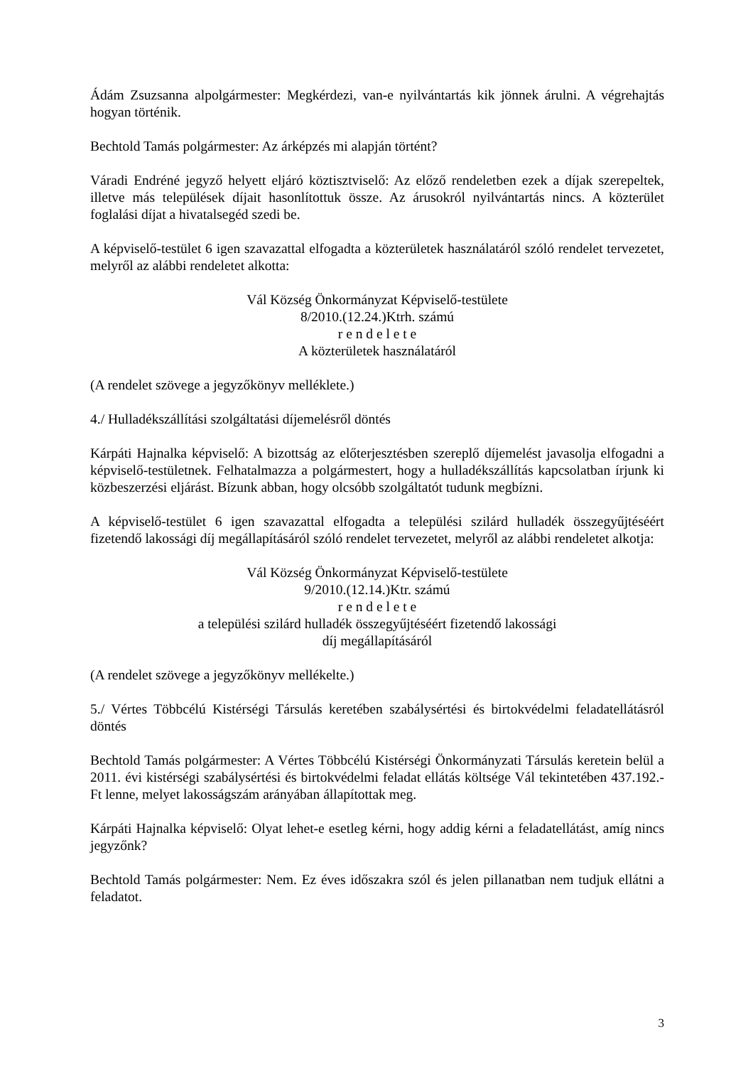Ádám Zsuzsanna alpolgármester: Megkérdezi, van-e nyilvántartás kik jönnek árulni. A végrehajtás hogyan történik.
Bechtold Tamás polgármester: Az árképzés mi alapján történt?
Váradi Endréné jegyző helyett eljáró köztisztviselő: Az előző rendeletben ezek a díjak szerepeltek, illetve más települések díjait hasonlítottuk össze. Az árusokról nyilvántartás nincs. A közterület foglalási díjat a hivatalsegéd szedi be.
A képviselő-testület 6 igen szavazattal elfogadta a közterületek használatáról szóló rendelet tervezetet, melyről az alábbi rendeletet alkotta:
Vál Község Önkormányzat Képviselő-testülete
8/2010.(12.24.)Ktrh. számú
r e n d e l e t e
A közterületek használatáról
(A rendelet szövege a jegyzőkönyv melléklete.)
4./ Hulladékszállítási szolgáltatási díjemelésről döntés
Kárpáti Hajnalka képviselő: A bizottság az előterjesztésben szereplő díjemelést javasolja elfogadni a képviselő-testületnek. Felhatalmazza a polgármestert, hogy a hulladékszállítás kapcsolatban írjunk ki közbeszerzési eljárást. Bízunk abban, hogy olcsóbb szolgáltatót tudunk megbízni.
A képviselő-testület 6 igen szavazattal elfogadta a települési szilárd hulladék összegyűjtéséért fizetendő lakossági díj megállapításáról szóló rendelet tervezetet, melyről az alábbi rendeletet alkotja:
Vál Község Önkormányzat Képviselő-testülete
9/2010.(12.14.)Ktr. számú
r e n d e l e t e
a települési szilárd hulladék összegyűjtéséért fizetendő lakossági
díj megállapításáról
(A rendelet szövege a jegyzőkönyv mellékelte.)
5./ Vértes Többcélú Kistérségi Társulás keretében szabálysértési és birtokvédelmi feladatellátásról döntés
Bechtold Tamás polgármester: A Vértes Többcélú Kistérségi Önkormányzati Társulás keretein belül a 2011. évi kistérségi szabálysértési és birtokvédelmi feladat ellátás költsége Vál tekintetében 437.192.-Ft lenne, melyet lakosságszám arányában állapítottak meg.
Kárpáti Hajnalka képviselő: Olyat lehet-e esetleg kérni, hogy addig kérni a feladatellátást, amíg nincs jegyzőnk?
Bechtold Tamás polgármester: Nem. Ez éves időszakra szól és jelen pillanatban nem tudjuk ellátni a feladatot.
3